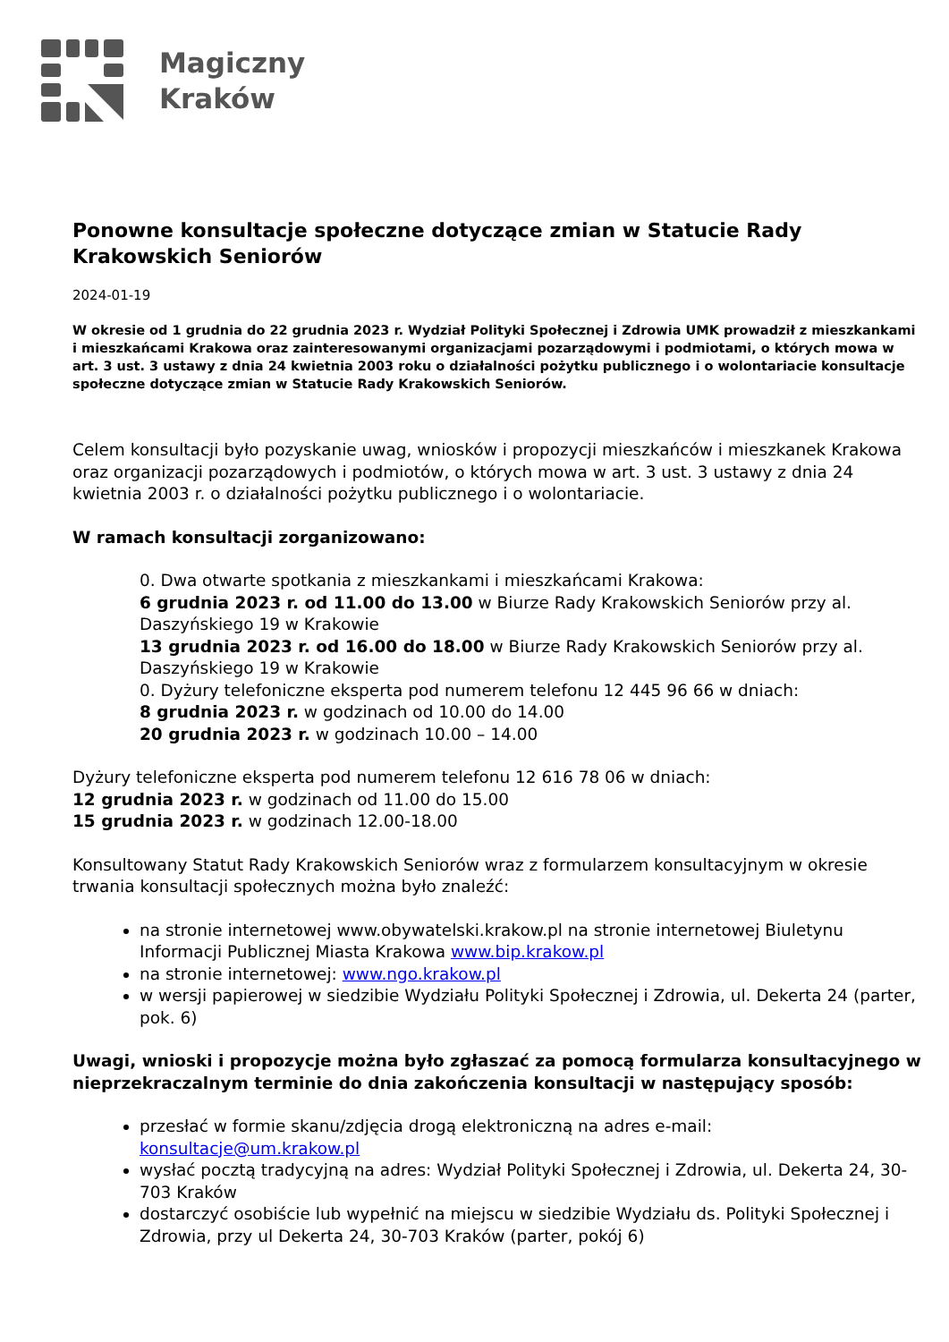Magiczny
Kraków
Ponowne konsultacje społeczne dotyczące zmian w Statucie Rady Krakowskich Seniorów
2024-01-19
W okresie od 1 grudnia do 22 grudnia 2023 r. Wydział Polityki Społecznej i Zdrowia UMK prowadził z mieszkankami i mieszkańcami Krakowa oraz zainteresowanymi organizacjami pozarządowymi i podmiotami, o których mowa w art. 3 ust. 3 ustawy z dnia 24 kwietnia 2003 roku o działalności pożytku publicznego i o wolontariacie konsultacje społeczne dotyczące zmian w Statucie Rady Krakowskich Seniorów.
Celem konsultacji było pozyskanie uwag, wniosków i propozycji mieszkańców i mieszkanek Krakowa oraz organizacji pozarządowych i podmiotów, o których mowa w art. 3 ust. 3 ustawy z dnia 24 kwietnia 2003 r. o działalności pożytku publicznego i o wolontariacie.
W ramach konsultacji zorganizowano:
0. Dwa otwarte spotkania z mieszkankami i mieszkańcami Krakowa:
6 grudnia 2023 r. od 11.00 do 13.00 w Biurze Rady Krakowskich Seniorów przy al. Daszyńskiego 19 w Krakowie
13 grudnia 2023 r. od 16.00 do 18.00 w Biurze Rady Krakowskich Seniorów przy al. Daszyńskiego 19 w Krakowie
0. Dyżury telefoniczne eksperta pod numerem telefonu 12 445 96 66 w dniach:
8 grudnia 2023 r. w godzinach od 10.00 do 14.00
20 grudnia 2023 r. w godzinach 10.00 – 14.00
Dyżury telefoniczne eksperta pod numerem telefonu 12 616 78 06 w dniach:
12 grudnia 2023 r. w godzinach od 11.00 do 15.00
15 grudnia 2023 r. w godzinach 12.00-18.00
Konsultowany Statut Rady Krakowskich Seniorów wraz z formularzem konsultacyjnym w okresie trwania konsultacji społecznych można było znaleźć:
na stronie internetowej www.obywatelski.krakow.pl na stronie internetowej Biuletynu Informacji Publicznej Miasta Krakowa www.bip.krakow.pl
na stronie internetowej: www.ngo.krakow.pl
w wersji papierowej w siedzibie Wydziału Polityki Społecznej i Zdrowia, ul. Dekerta 24 (parter, pok. 6)
Uwagi, wnioski i propozycje można było zgłaszać za pomocą formularza konsultacyjnego w nieprzekraczalnym terminie do dnia zakończenia konsultacji w następujący sposób:
przesłać w formie skanu/zdjęcia drogą elektroniczną na adres e-mail: konsultacje@um.krakow.pl
wysłać pocztą tradycyjną na adres: Wydział Polityki Społecznej i Zdrowia, ul. Dekerta 24, 30-703 Kraków
dostarczyć osobiście lub wypełnić na miejscu w siedzibie Wydziału ds. Polityki Społecznej i Zdrowia, przy ul Dekerta 24, 30-703 Kraków (parter, pokój 6)